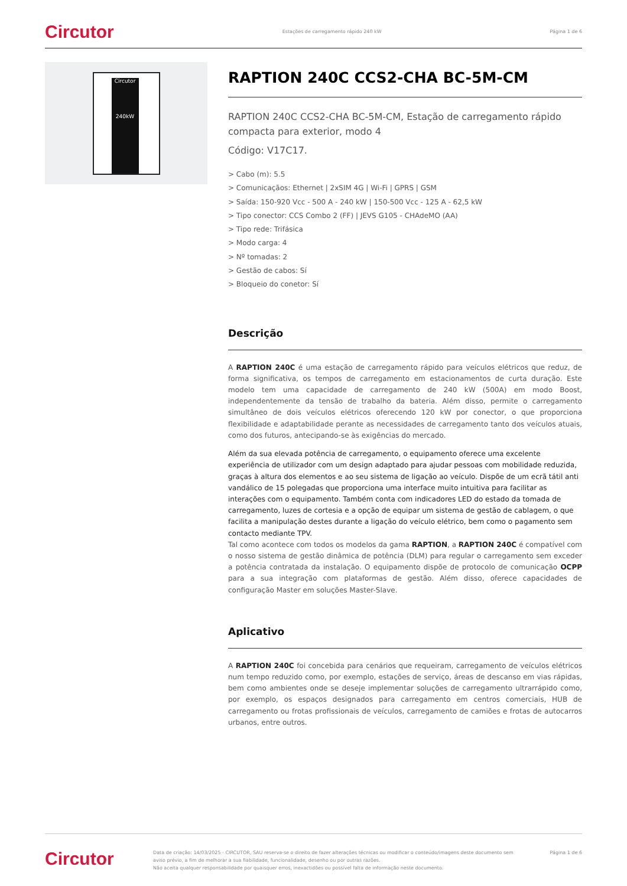Circutor Estações de carregamento rápido 240 kW Página 1 de 6
Circutor
240kW
RAPTION 240C CCS2-CHA BC-5M-CM
RAPTION 240C CCS2-CHA BC-5M-CM, Estação de carregamento rápido compacta para exterior, modo 4
Código: V17C17.
> Cabo (m): 5.5
> Comunicaçãos: Ethernet | 2xSIM 4G | Wi-Fi | GPRS | GSM
> Saída: 150-920 Vcc - 500 A - 240 kW | 150-500 Vcc - 125 A - 62,5 kW
> Tipo conector: CCS Combo 2 (FF) | JEVS G105 - CHAdeMO (AA)
> Tipo rede: Trifásica
> Modo carga: 4
> Nº tomadas: 2
> Gestão de cabos: Sí
> Bloqueio do conetor: Sí
Descrição
A RAPTION 240C é uma estação de carregamento rápido para veículos elétricos que reduz, de forma significativa, os tempos de carregamento em estacionamentos de curta duração. Este modelo tem uma capacidade de carregamento de 240 kW (500A) em modo Boost, independentemente da tensão de trabalho da bateria. Além disso, permite o carregamento simultâneo de dois veículos elétricos oferecendo 120 kW por conector, o que proporciona flexibilidade e adaptabilidade perante as necessidades de carregamento tanto dos veículos atuais, como dos futuros, antecipando-se às exigências do mercado.
Além da sua elevada potência de carregamento, o equipamento oferece uma excelente experiência de utilizador com um design adaptado para ajudar pessoas com mobilidade reduzida, graças à altura dos elementos e ao seu sistema de ligação ao veículo. Dispõe de um ecrã tátil anti vandálico de 15 polegadas que proporciona uma interface muito intuitiva para facilitar as interações com o equipamento. Também conta com indicadores LED do estado da tomada de carregamento, luzes de cortesia e a opção de equipar um sistema de gestão de cablagem, o que facilita a manipulação destes durante a ligação do veículo elétrico, bem como o pagamento sem contacto mediante TPV.
Tal como acontece com todos os modelos da gama RAPTION, a RAPTION 240C é compatível com o nosso sistema de gestão dinâmica de potência (DLM) para regular o carregamento sem exceder a potência contratada da instalação. O equipamento dispõe de protocolo de comunicação OCPP para a sua integração com plataformas de gestão. Além disso, oferece capacidades de configuração Master em soluções Master-Slave.
Aplicativo
A RAPTION 240C foi concebida para cenários que requeiram, carregamento de veículos elétricos num tempo reduzido como, por exemplo, estações de serviço, áreas de descanso em vias rápidas, bem como ambientes onde se deseje implementar soluções de carregamento ultrarrápido como, por exemplo, os espaços designados para carregamento em centros comerciais, HUB de carregamento ou frotas profissionais de veículos, carregamento de camiões e frotas de autocarros urbanos, entre outros.
Circutor Data de criação: 14/03/2025 - CIRCUTOR, SAU reserva-se o direito de fazer alterações técnicas ou modificar o conteúdo/imagens deste documento sem aviso prévio, a fim de melhorar a sua fiabilidade, funcionalidade, desenho ou por outras razões.
Não aceita qualquer responsabilidade por quaisquer erros, inexactidões ou possível falta de informação neste documento. Página 1 de 6